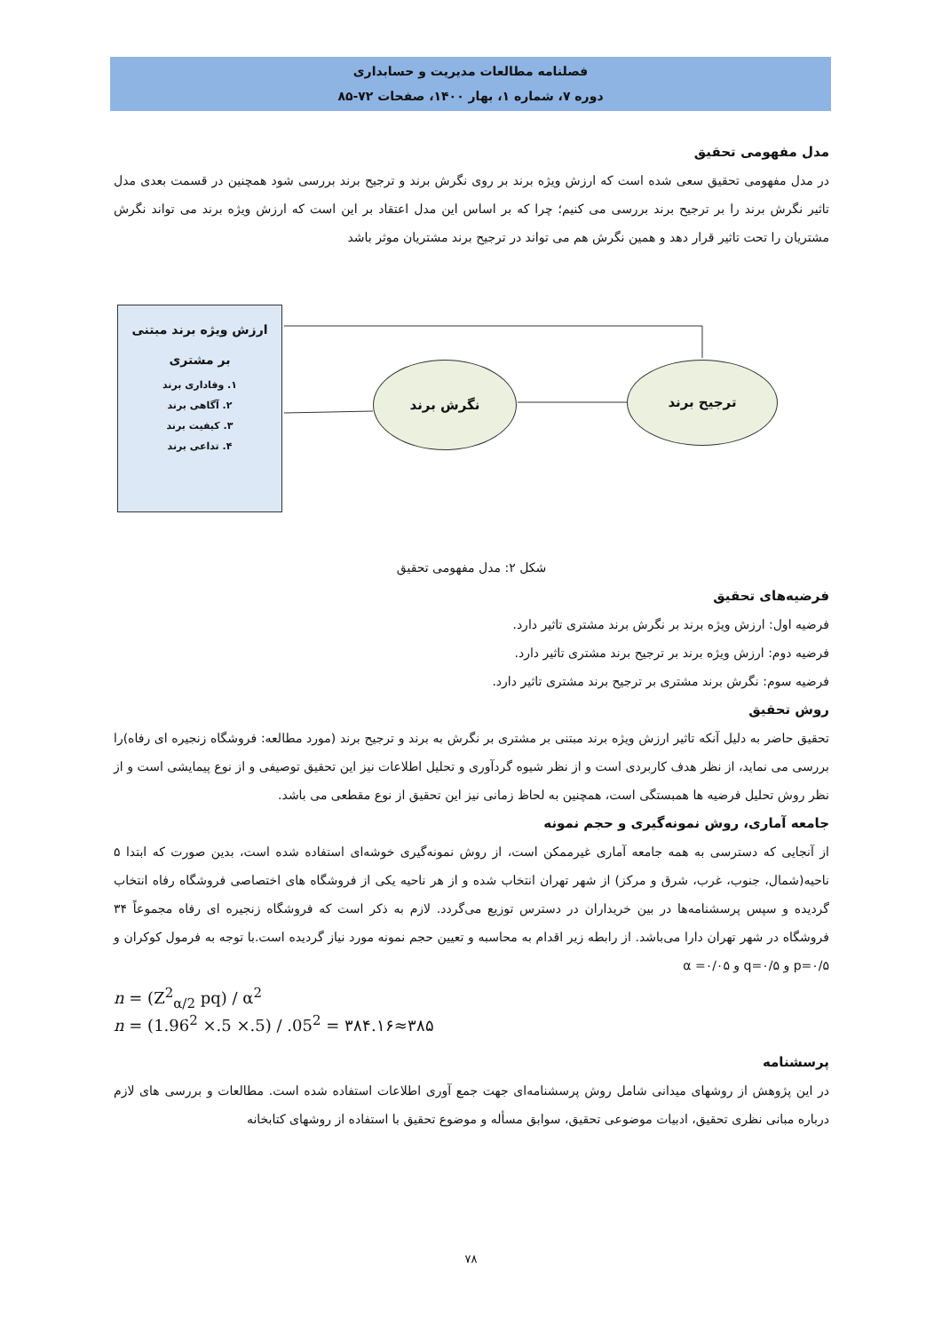فصلنامه مطالعات مدیریت و حسابداری
دوره ۷، شماره ۱، بهار ۱۴۰۰، صفحات ۷۲-۸۵
مدل مفهومی تحقیق
در مدل مفهومی تحقیق سعی شده است که ارزش ویژه برند بر روی نگرش برند و ترجیح برند بررسی شود همچنین در قسمت بعدی مدل تاثیر نگرش برند را بر ترجیح برند بررسی می کنیم؛ چرا که بر اساس این مدل اعتقاد بر این است که ارزش ویژه برند می تواند نگرش مشتریان را تحت تاثیر قرار دهد و همین نگرش هم می تواند در ترجیح برند مشتریان موثر باشد
ارزش ویژه برند مبتنی
بر مشتری
۱. وفاداری برند
۲. آگاهی برند
۳. کیفیت برند
۴. تداعی برند
نگرش برند ترجیح برند
شکل ۲: مدل مفهومی تحقیق
فرضیه‌های تحقیق
فرضیه اول: ارزش ویژه برند بر نگرش برند مشتری تاثیر دارد.
فرضیه دوم: ارزش ویژه برند بر ترجیح برند مشتری تاثیر دارد.
فرضیه سوم: نگرش برند مشتری بر ترجیح برند مشتری تاثیر دارد.
روش تحقیق
تحقیق حاضر به دلیل آنکه تاثیر ارزش ویژه برند مبتنی بر مشتری بر نگرش به برند و ترجیح برند (مورد مطالعه: فروشگاه زنجیره ای رفاه)را بررسی می نماید، از نظر هدف کاربردی است و از نظر شیوه گردآوری و تحلیل اطلاعات نیز این تحقیق توصیفی و از نوع پیمایشی است و از نظر روش تحلیل فرضیه ها همبستگی است، همچنین به لحاظ زمانی نیز این تحقیق از نوع مقطعی می باشد.
جامعه آماری، روش نمونه‌گیری و حجم نمونه
از آنجایی که دسترسی به همه جامعه آماری غیرممکن است، از روش نمونه‌گیری خوشه‌ای استفاده شده است، بدین صورت که ابتدا ۵ ناحیه(شمال، جنوب، غرب، شرق و مرکز) از شهر تهران انتخاب شده و از هر ناحیه یکی از فروشگاه های اختصاصی فروشگاه رفاه انتخاب گردیده و سپس پرسشنامه‌ها در بین خریداران در دسترس توزیع می‌گردد. لازم به ذکر است که فروشگاه زنجیره ای رفاه مجموعاً ۳۴ فروشگاه در شهر تهران دارا می‌باشد. از رابطه زیر اقدام به محاسبه و تعیین حجم نمونه مورد نیاز گردیده است.با توجه به فرمول کوکران و p=۰/۵ و q=۰/۵ و α =۰/۰۵
n = (Z<sup>2</sup><sub>α/2</sub> pq) / α<sup>2</sup>
n = (1.96<sup>2</sup> ×.5 ×.5) / .05<sup>2</sup> = ۳۸۴.۱۶≈۳۸۵
پرسشنامه
در این پژوهش از روشهای میدانی شامل روش پرسشنامه‌ای جهت جمع آوری اطلاعات استفاده شده است. مطالعات و بررسی های لازم درباره مبانی نظری تحقیق، ادبیات موضوعی تحقیق، سوابق مسأله و موضوع تحقیق با استفاده از روشهای کتابخانه
۷۸